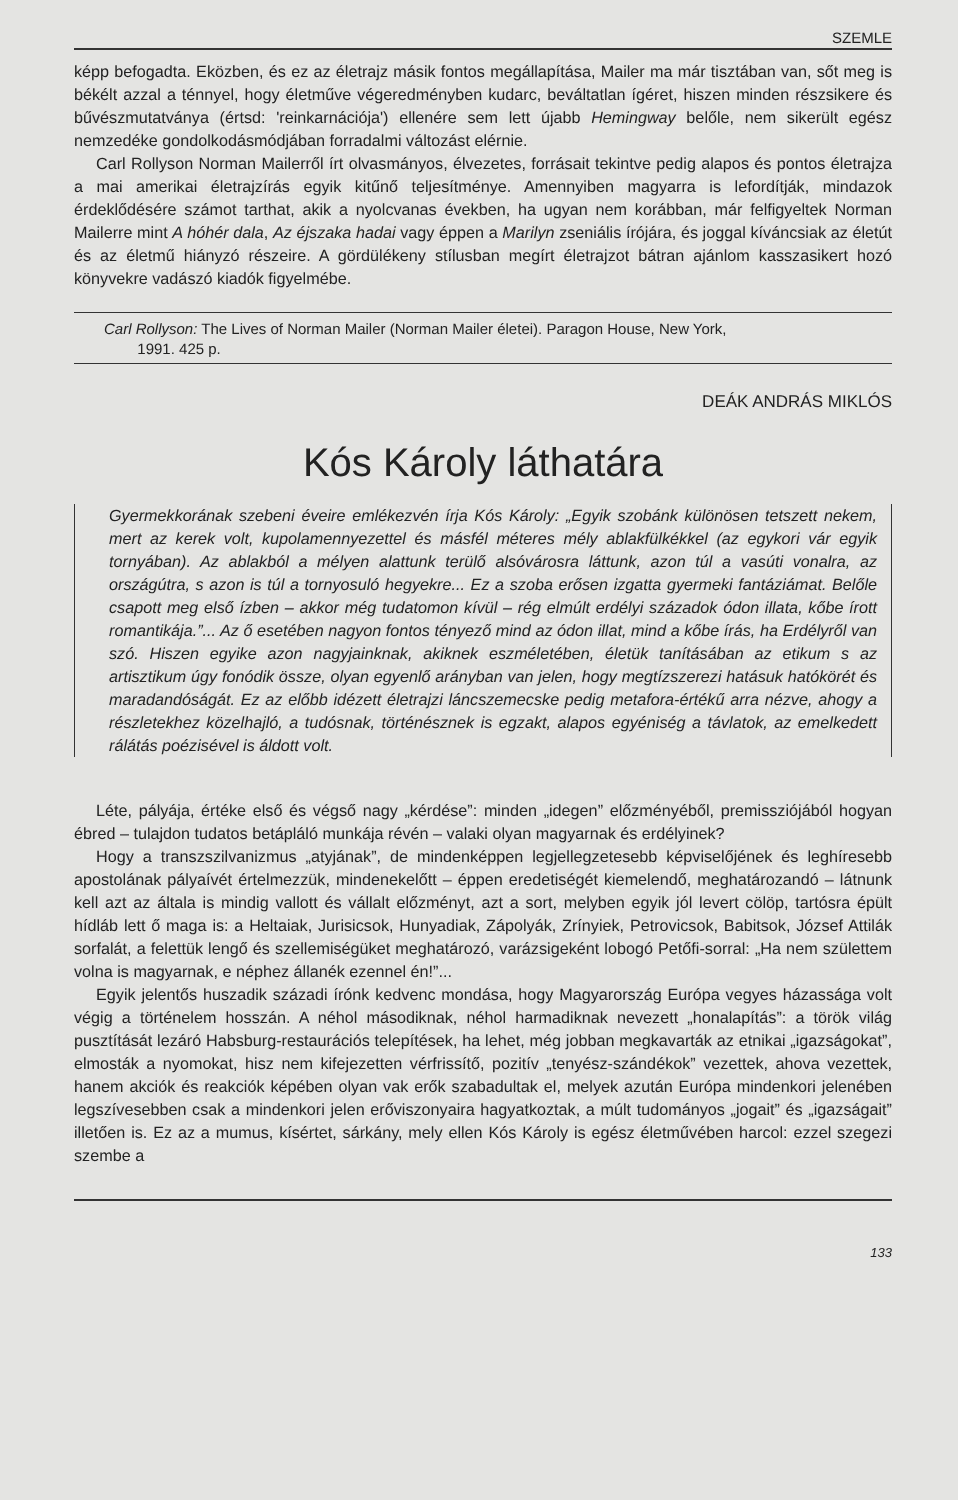SZEMLE
képp befogadta. Eközben, és ez az életrajz másik fontos megállapítása, Mailer ma már tisztában van, sőt meg is békélt azzal a ténnyel, hogy életműve végeredményben kudarc, beváltatlan ígéret, hiszen minden részsikere és bűvészmutatványa (értsd: 'reinkarnációja') ellenére sem lett újabb Hemingway belőle, nem sikerült egész nemzedéke gondolkodásmódjában forradalmi változást elérnie.
Carl Rollyson Norman Mailerről írt olvasmányos, élvezetes, forrásait tekintve pedig alapos és pontos életrajza a mai amerikai életrajzírás egyik kitűnő teljesítménye. Amennyiben magyarra is lefordítják, mindazok érdeklődésére számot tarthat, akik a nyolcvanas években, ha ugyan nem korábban, már felfigyeltek Norman Mailerre mint A hóhér dala, Az éjszaka hadai vagy éppen a Marilyn zseniális írójára, és joggal kíváncsiak az életút és az életmű hiányzó részeire. A gördülékeny stílusban megírt életrajzot bátran ajánlom kasszasikert hozó könyvekre vadászó kiadók figyelmébe.
Carl Rollyson: The Lives of Norman Mailer (Norman Mailer életei). Paragon House, New York,
1991. 425 p.
DEÁK ANDRÁS MIKLÓS
Kós Károly láthatára
Gyermekkorának szebeni éveire emlékezvén írja Kós Károly: „Egyik szobánk különösen tetszett nekem, mert az kerek volt, kupolamennyezettel és másfél méteres mély ablakfülkékkel (az egykori vár egyik tornyában). Az ablakból a mélyen alattunk terülő alsóvárosra láttunk, azon túl a vasúti vonalra, az országútra, s azon is túl a tornyosuló hegyekre... Ez a szoba erősen izgatta gyermeki fantáziámat. Belőle csapott meg első ízben – akkor még tudatomon kívül – rég elmúlt erdélyi századok ódon illata, kőbe írott romantikája.”... Az ő esetében nagyon fontos tényező mind az ódon illat, mind a kőbe írás, ha Erdélyről van szó. Hiszen egyike azon nagyjainknak, akiknek eszméletében, életük tanításában az etikum s az artisztikum úgy fonódik össze, olyan egyenlő arányban van jelen, hogy megtízszerezi hatásuk hatókörét és maradandóságát. Ez az előbb idézett életrajzi láncszemecske pedig metafora-értékű arra nézve, ahogy a részletekhez közelhajló, a tudósnak, történésznek is egzakt, alapos egyéniség a távlatok, az emelkedett rálátás poézisével is áldott volt.
Léte, pályája, értéke első és végső nagy „kérdése”: minden „idegen” előzményéből, premissziójából hogyan ébred – tulajdon tudatos betápláló munkája révén – valaki olyan magyarnak és erdélyinek?
Hogy a transzszilvanizmus „atyjának”, de mindenképpen legjellegzetesebb képviselőjének és leghíresebb apostolának pályaívét értelmezzük, mindenekelőtt – éppen eredetiségét kiemelendő, meghatározandó – látnunk kell azt az általa is mindig vallott és vállalt előzményt, azt a sort, melyben egyik jól levert cölöp, tartósra épült hídláb lett ő maga is: a Heltaiak, Jurisicsok, Hunyadiak, Zápolyák, Zrínyiek, Petrovicsok, Babitsok, József Attilák sorfalát, a felettük lengő és szellemiségüket meghatározó, varázsigeként lobogó Petőfi-sorral: „Ha nem születtem volna is magyarnak, e néphez állanék ezennel én!”...
Egyik jelentős huszadik századi írónk kedvenc mondása, hogy Magyarország Európa vegyes házassága volt végig a történelem hosszán. A néhol másodiknak, néhol harmadiknak nevezett „honalapítás”: a török világ pusztítását lezáró Habsburg-restaurációs telepítések, ha lehet, még jobban megkavarták az etnikai „igazságokat”, elmosták a nyomokat, hisz nem kifejezetten vérfrissítő, pozitív „tenyész-szándékok” vezettek, ahova vezettek, hanem akciók és reakciók képében olyan vak erők szabadultak el, melyek azután Európa mindenkori jelenében legszívesebben csak a mindenkori jelen erőviszonyaira hagyatkoztak, a múlt tudományos „jogait” és „igazságait” illetően is. Ez az a mumus, kísértet, sárkány, mely ellen Kós Károly is egész életművében harcol: ezzel szegezi szembe a
133